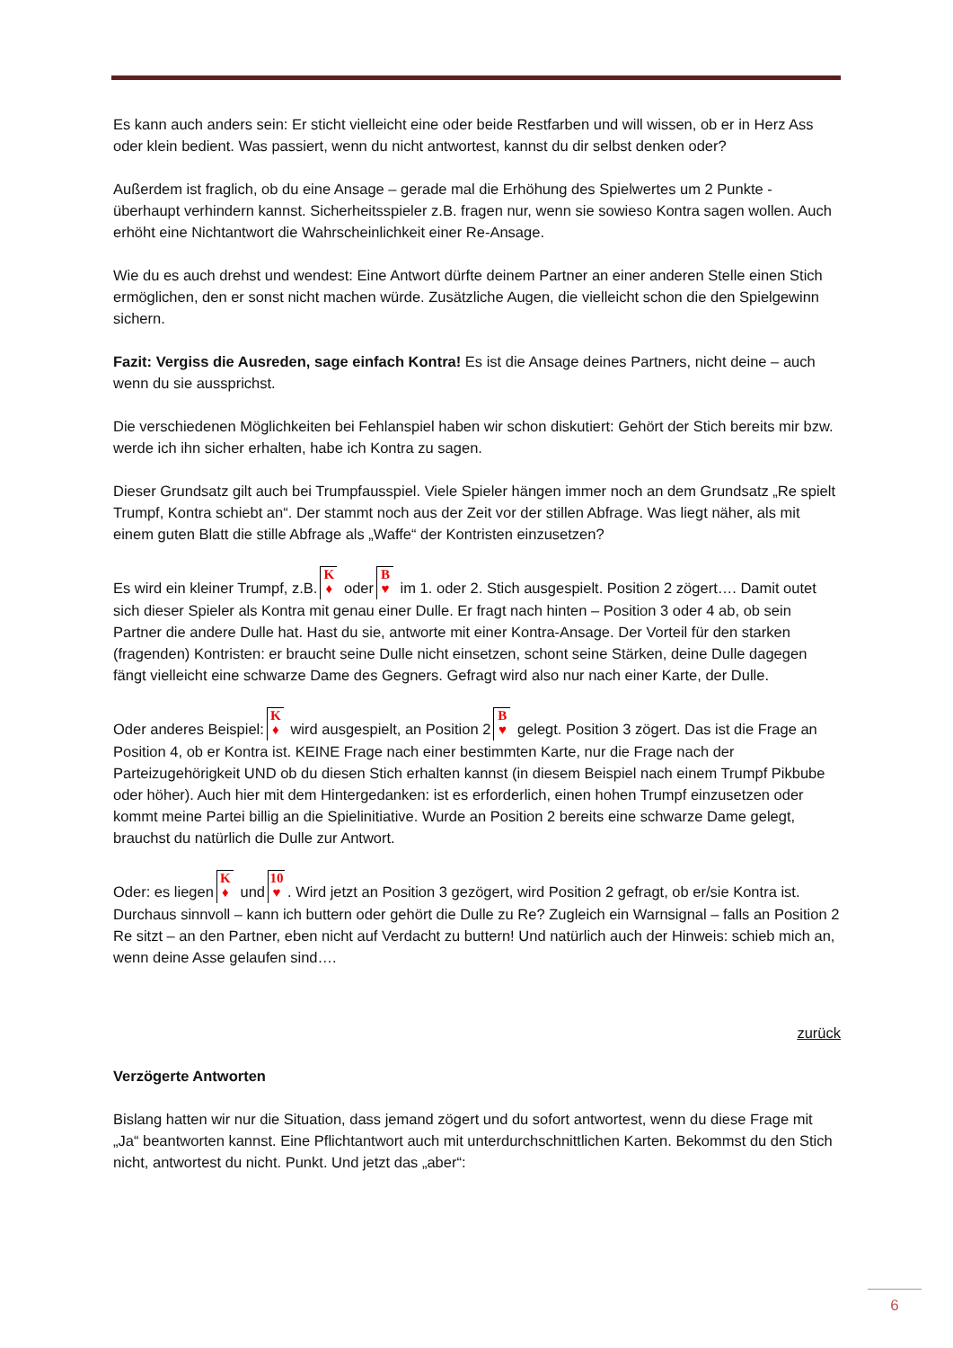Es kann auch anders sein: Er sticht vielleicht eine oder beide Restfarben und will wissen, ob er in Herz Ass oder klein bedient. Was passiert, wenn du nicht antwortest, kannst du dir selbst denken oder?
Außerdem ist fraglich, ob du eine Ansage – gerade mal die Erhöhung des Spielwertes um 2 Punkte - überhaupt verhindern kannst. Sicherheitsspieler z.B. fragen nur, wenn sie sowieso Kontra sagen wollen. Auch erhöht eine Nichtantwort die Wahrscheinlichkeit einer Re-Ansage.
Wie du es auch drehst und wendest: Eine Antwort dürfte deinem Partner an einer anderen Stelle einen Stich ermöglichen, den er sonst nicht machen würde. Zusätzliche Augen, die vielleicht schon die den Spielgewinn sichern.
Fazit: Vergiss die Ausreden, sage einfach Kontra! Es ist die Ansage deines Partners, nicht deine – auch wenn du sie aussprichst.
Die verschiedenen Möglichkeiten bei Fehlanspiel haben wir schon diskutiert: Gehört der Stich bereits mir bzw. werde ich ihn sicher erhalten, habe ich Kontra zu sagen.
Dieser Grundsatz gilt auch bei Trumpfausspiel. Viele Spieler hängen immer noch an dem Grundsatz „Re spielt Trumpf, Kontra schiebt an“. Der stammt noch aus der Zeit vor der stillen Abfrage. Was liegt näher, als mit einem guten Blatt die stille Abfrage als „Waffe“ der Kontristen einzusetzen?
Es wird ein kleiner Trumpf, z.B. K ♦ oder B ♥ im 1. oder 2. Stich ausgespielt. Position 2 zögert…. Damit outet sich dieser Spieler als Kontra mit genau einer Dulle. Er fragt nach hinten – Position 3 oder 4 ab, ob sein Partner die andere Dulle hat. Hast du sie, antworte mit einer Kontra-Ansage. Der Vorteil für den starken (fragenden) Kontristen: er braucht seine Dulle nicht einsetzen, schont seine Stärken, deine Dulle dagegen fängt vielleicht eine schwarze Dame des Gegners. Gefragt wird also nur nach einer Karte, der Dulle.
Oder anderes Beispiel: K ♦ wird ausgespielt, an Position 2 B ♥ gelegt. Position 3 zögert. Das ist die Frage an Position 4, ob er Kontra ist. KEINE Frage nach einer bestimmten Karte, nur die Frage nach der Parteizugehörigkeit UND ob du diesen Stich erhalten kannst (in diesem Beispiel nach einem Trumpf Pikbube oder höher). Auch hier mit dem Hintergedanken: ist es erforderlich, einen hohen Trumpf einzusetzen oder kommt meine Partei billig an die Spielinitiative. Wurde an Position 2 bereits eine schwarze Dame gelegt, brauchst du natürlich die Dulle zur Antwort.
Oder: es liegen K ♦ und 10 ♥. Wird jetzt an Position 3 gezögert, wird Position 2 gefragt, ob er/sie Kontra ist. Durchaus sinnvoll – kann ich buttern oder gehört die Dulle zu Re? Zugleich ein Warnsignal – falls an Position 2 Re sitzt – an den Partner, eben nicht auf Verdacht zu buttern! Und natürlich auch der Hinweis: schieb mich an, wenn deine Asse gelaufen sind….
zurück
Verzögerte Antworten
Bislang hatten wir nur die Situation, dass jemand zögert und du sofort antwortest, wenn du diese Frage mit „Ja“ beantworten kannst. Eine Pflichtantwort auch mit unterdurchschnittlichen Karten. Bekommst du den Stich nicht, antwortest du nicht. Punkt. Und jetzt das „aber“:
6